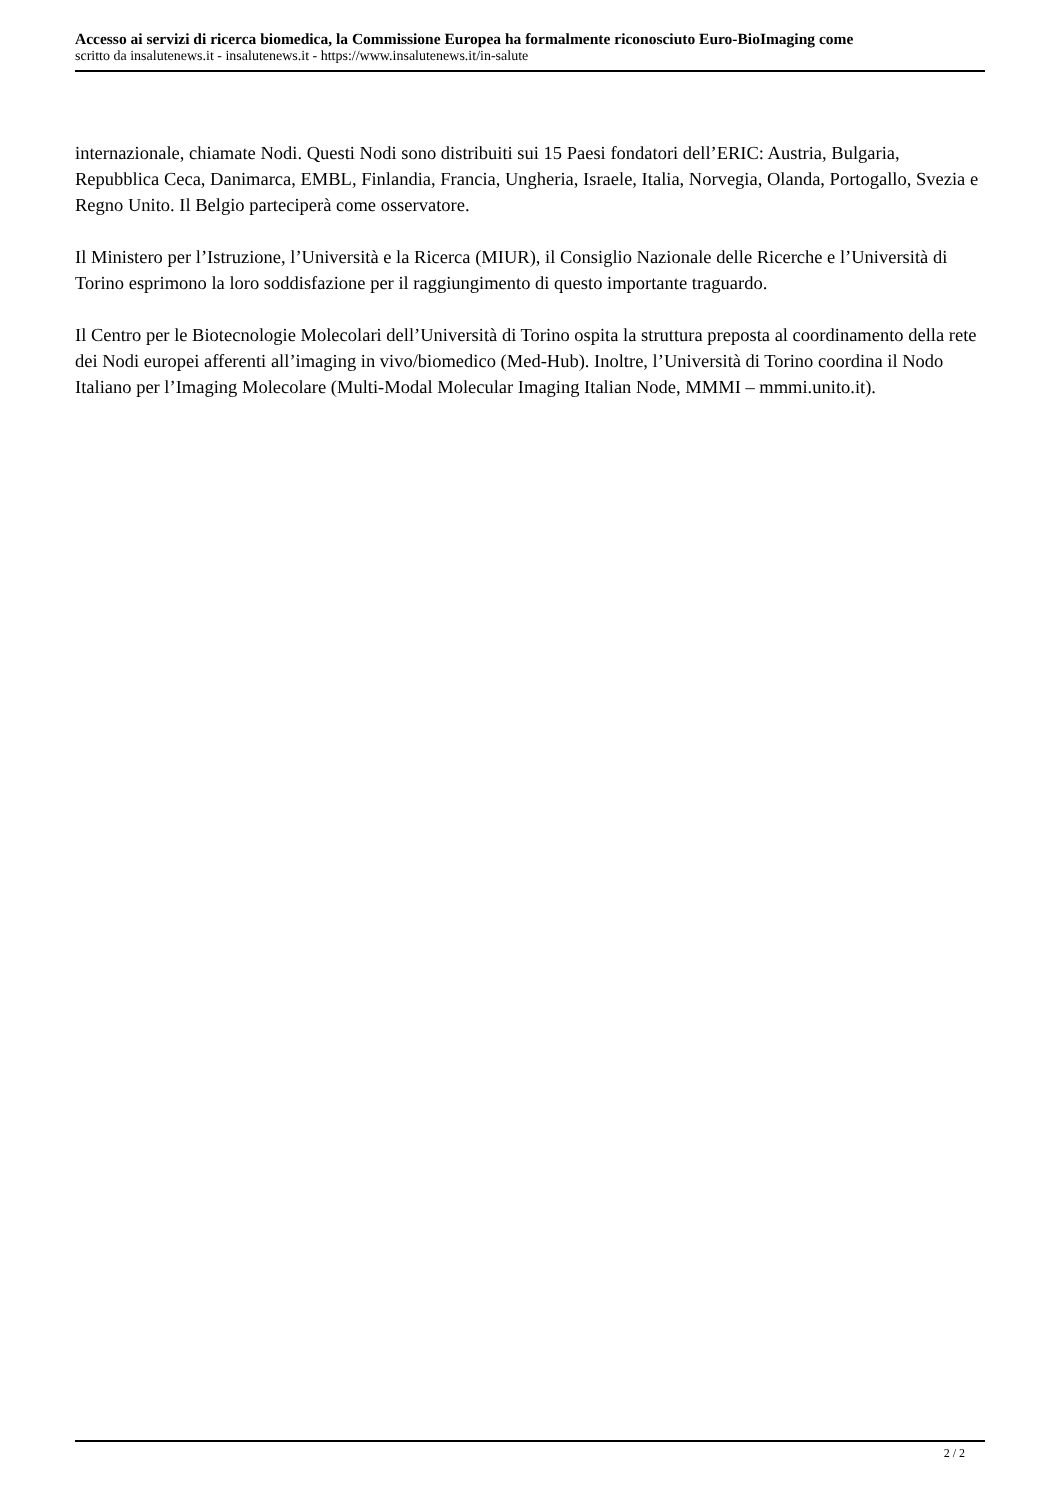Accesso ai servizi di ricerca biomedica, la Commissione Europea ha formalmente riconosciuto Euro-BioImaging come
scritto da insalutenews.it - insalutenews.it - https://www.insalutenews.it/in-salute
internazionale, chiamate Nodi. Questi Nodi sono distribuiti sui 15 Paesi fondatori dell’ERIC: Austria, Bulgaria, Repubblica Ceca, Danimarca, EMBL, Finlandia, Francia, Ungheria, Israele, Italia, Norvegia, Olanda, Portogallo, Svezia e Regno Unito. Il Belgio parteciperà come osservatore.
Il Ministero per l’Istruzione, l’Università e la Ricerca (MIUR), il Consiglio Nazionale delle Ricerche e l’Università di Torino esprimono la loro soddisfazione per il raggiungimento di questo importante traguardo.
Il Centro per le Biotecnologie Molecolari dell’Università di Torino ospita la struttura preposta al coordinamento della rete dei Nodi europei afferenti all’imaging in vivo/biomedico (Med-Hub). Inoltre, l’Università di Torino coordina il Nodo Italiano per l’Imaging Molecolare (Multi-Modal Molecular Imaging Italian Node, MMMI – mmmi.unito.it).
2 / 2